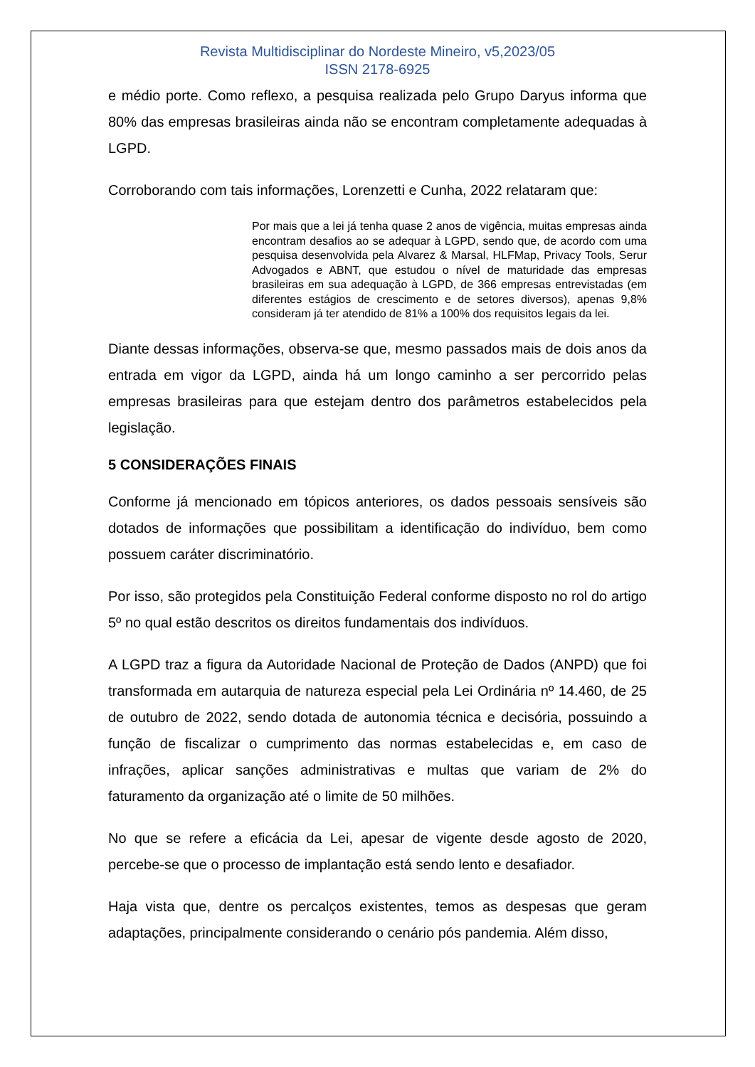Revista Multidisciplinar do Nordeste Mineiro, v5,2023/05
ISSN 2178-6925
e médio porte. Como reflexo, a pesquisa realizada pelo Grupo Daryus informa que 80% das empresas brasileiras ainda não se encontram completamente adequadas à LGPD.
Corroborando com tais informações, Lorenzetti e Cunha, 2022 relataram que:
Por mais que a lei já tenha quase 2 anos de vigência, muitas empresas ainda encontram desafios ao se adequar à LGPD, sendo que, de acordo com uma pesquisa desenvolvida pela Alvarez & Marsal, HLFMap, Privacy Tools, Serur Advogados e ABNT, que estudou o nível de maturidade das empresas brasileiras em sua adequação à LGPD, de 366 empresas entrevistadas (em diferentes estágios de crescimento e de setores diversos), apenas 9,8% consideram já ter atendido de 81% a 100% dos requisitos legais da lei.
Diante dessas informações, observa-se que, mesmo passados mais de dois anos da entrada em vigor da LGPD, ainda há um longo caminho a ser percorrido pelas empresas brasileiras para que estejam dentro dos parâmetros estabelecidos pela legislação.
5 CONSIDERAÇÕES FINAIS
Conforme já mencionado em tópicos anteriores, os dados pessoais sensíveis são dotados de informações que possibilitam a identificação do indivíduo, bem como possuem caráter discriminatório.
Por isso, são protegidos pela Constituição Federal conforme disposto no rol do artigo 5º no qual estão descritos os direitos fundamentais dos indivíduos.
A LGPD traz a figura da Autoridade Nacional de Proteção de Dados (ANPD) que foi transformada em autarquia de natureza especial pela Lei Ordinária nº 14.460, de 25 de outubro de 2022, sendo dotada de autonomia técnica e decisória, possuindo a função de fiscalizar o cumprimento das normas estabelecidas e, em caso de infrações, aplicar sanções administrativas e multas que variam de 2% do faturamento da organização até o limite de 50 milhões.
No que se refere a eficácia da Lei, apesar de vigente desde agosto de 2020, percebe-se que o processo de implantação está sendo lento e desafiador.
Haja vista que, dentre os percalços existentes, temos as despesas que geram adaptações, principalmente considerando o cenário pós pandemia. Além disso,